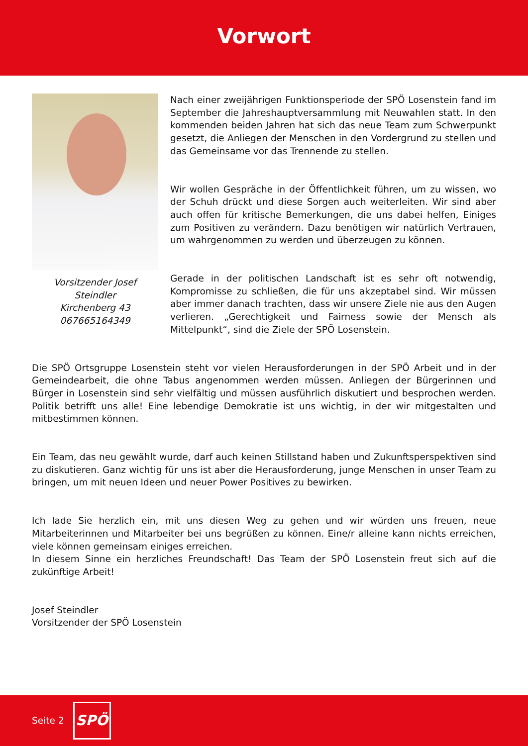Vorwort
Vorsitzender Josef Steindler
Kirchenberg 43
067665164349
Nach einer zweijährigen Funktionsperiode der SPÖ Losenstein fand im September die Jahreshauptversammlung mit Neuwahlen statt. In den kommenden beiden Jahren hat sich das neue Team zum Schwerpunkt gesetzt, die Anliegen der Menschen in den Vordergrund zu stellen und das Gemeinsame vor das Trennende zu stellen.
Wir wollen Gespräche in der Öffentlichkeit führen, um zu wissen, wo der Schuh drückt und diese Sorgen auch weiterleiten. Wir sind aber auch offen für kritische Bemerkungen, die uns dabei helfen, Einiges zum Positiven zu verändern. Dazu benötigen wir natürlich Vertrauen, um wahrgenommen zu werden und überzeugen zu können.
Gerade in der politischen Landschaft ist es sehr oft notwendig, Kompromisse zu schließen, die für uns akzeptabel sind. Wir müssen aber immer danach trachten, dass wir unsere Ziele nie aus den Augen verlieren. „Gerechtigkeit und Fairness sowie der Mensch als Mittelpunkt“, sind die Ziele der SPÖ Losenstein.
Die SPÖ Ortsgruppe Losenstein steht vor vielen Herausforderungen in der SPÖ Arbeit und in der Gemeindearbeit, die ohne Tabus angenommen werden müssen. Anliegen der Bürgerinnen und Bürger in Losenstein sind sehr vielfältig und müssen ausführlich diskutiert und besprochen werden. Politik betrifft uns alle! Eine lebendige Demokratie ist uns wichtig, in der wir mitgestalten und mitbestimmen können.
Ein Team, das neu gewählt wurde, darf auch keinen Stillstand haben und Zukunftsperspektiven sind zu diskutieren. Ganz wichtig für uns ist aber die Herausforderung, junge Menschen in unser Team zu bringen, um mit neuen Ideen und neuer Power Positives zu bewirken.
Ich lade Sie herzlich ein, mit uns diesen Weg zu gehen und wir würden uns freuen, neue Mitarbeiterinnen und Mitarbeiter bei uns begrüßen zu können. Eine/r alleine kann nichts erreichen, viele können gemeinsam einiges erreichen.
In diesem Sinne ein herzliches Freundschaft! Das Team der SPÖ Losenstein freut sich auf die zukünftige Arbeit!
Josef Steindler
Vorsitzender der SPÖ Losenstein
Seite 2
SPÖ